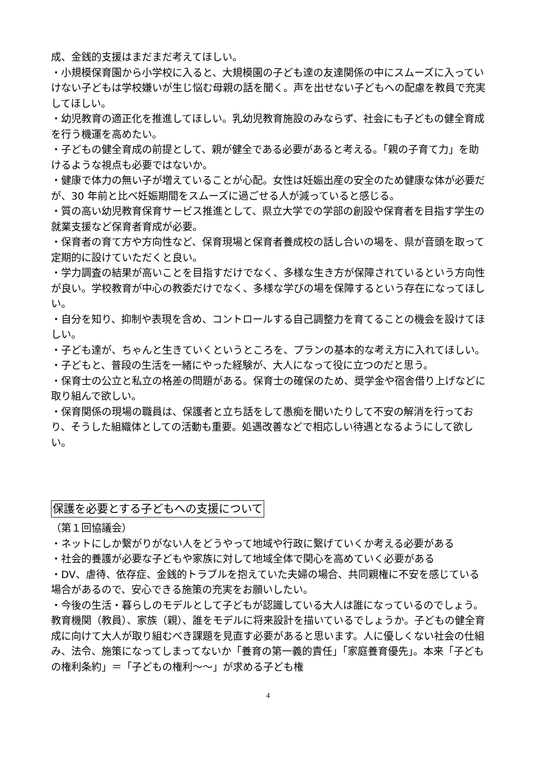成、金銭的支援はまだまだ考えてほしい。
・小規模保育園から小学校に入ると、大規模園の子ども達の友達関係の中にスムーズに入っていけない子どもは学校嫌いが生じ悩む母親の話を聞く。声を出せない子どもへの配慮を教員で充実してほしい。
・幼児教育の適正化を推進してほしい。乳幼児教育施設のみならず、社会にも子どもの健全育成を行う機運を高めたい。
・子どもの健全育成の前提として、親が健全である必要があると考える。「親の子育て力」を助けるような視点も必要ではないか。
・健康で体力の無い子が増えていることが心配。女性は妊娠出産の安全のため健康な体が必要だが、30 年前と比べ妊娠期間をスムーズに過ごせる人が減っていると感じる。
・質の高い幼児教育保育サービス推進として、県立大学での学部の創設や保育者を目指す学生の就業支援など保育者育成が必要。
・保育者の育て方や方向性など、保育現場と保育者養成校の話し合いの場を、県が音頭を取って定期的に設けていただくと良い。
・学力調査の結果が高いことを目指すだけでなく、多様な生き方が保障されているという方向性が良い。学校教育が中心の教委だけでなく、多様な学びの場を保障するという存在になってほしい。
・自分を知り、抑制や表現を含め、コントロールする自己調整力を育てることの機会を設けてほしい。
・子ども達が、ちゃんと生きていくというところを、プランの基本的な考え方に入れてほしい。
・子どもと、普段の生活を一緒にやった経験が、大人になって役に立つのだと思う。
・保育士の公立と私立の格差の問題がある。保育士の確保のため、奨学金や宿舎借り上げなどに取り組んで欲しい。
・保育関係の現場の職員は、保護者と立ち話をして愚痴を聞いたりして不安の解消を行っており、そうした組織体としての活動も重要。処遇改善などで相応しい待遇となるようにして欲しい。
保護を必要とする子どもへの支援について
（第１回協議会）
・ネットにしか繋がりがない人をどうやって地域や行政に繋げていくか考える必要がある
・社会的養護が必要な子どもや家族に対して地域全体で関心を高めていく必要がある
・DV、虐待、依存症、金銭的トラブルを抱えていた夫婦の場合、共同親権に不安を感じている場合があるので、安心できる施策の充実をお願いしたい。
・今後の生活・暮らしのモデルとして子どもが認識している大人は誰になっているのでしょう。教育機関（教員）、家族（親）、誰をモデルに将来設計を描いているでしょうか。子どもの健全育成に向けて大人が取り組むべき課題を見直す必要があると思います。人に優しくない社会の仕組み、法令、施策になってしまってないか「養育の第一義的責任」「家庭養育優先」。本来「子どもの権利条約」＝「子どもの権利～～」が求める子ども権
4